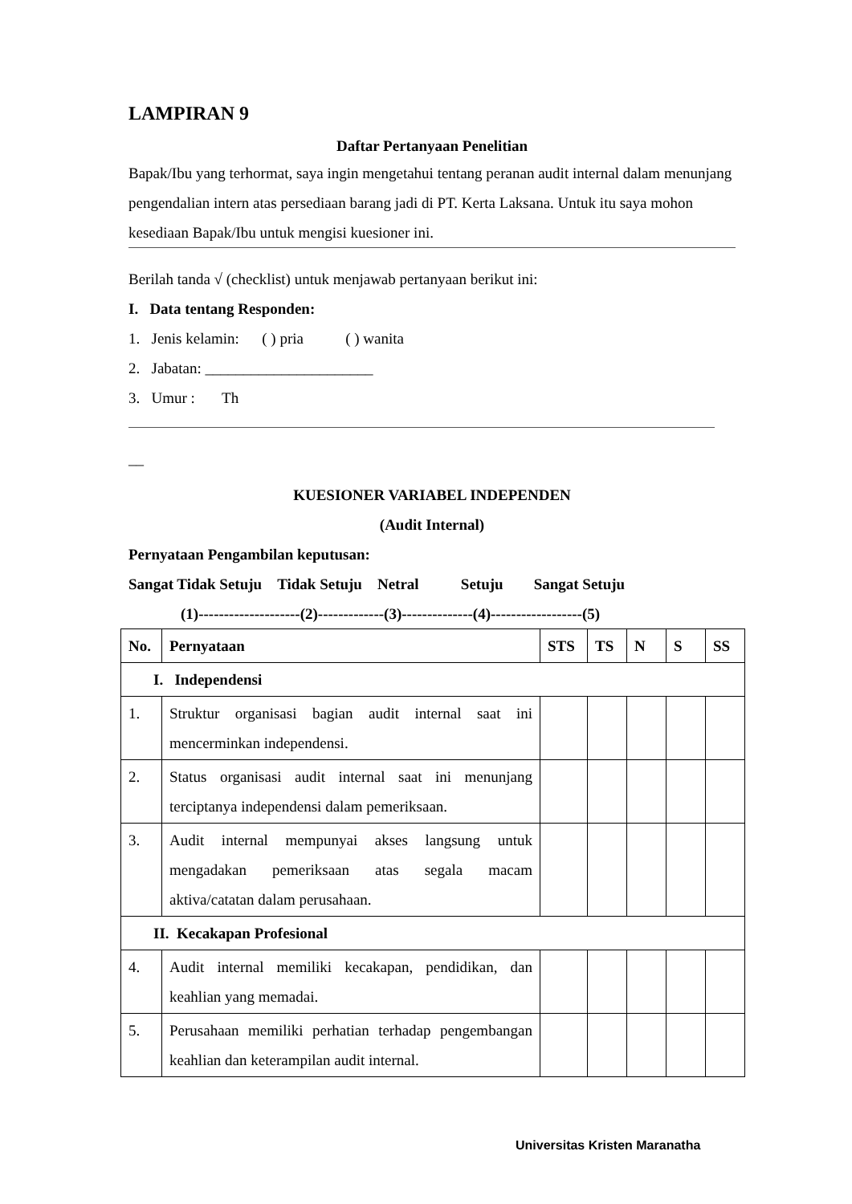LAMPIRAN 9
Daftar Pertanyaan Penelitian
Bapak/Ibu yang terhormat, saya ingin mengetahui tentang peranan audit internal dalam menunjang pengendalian intern atas persediaan barang jadi di PT. Kerta Laksana. Untuk itu saya mohon kesediaan Bapak/Ibu untuk mengisi kuesioner ini.
Berilah tanda √ (checklist) untuk menjawab pertanyaan berikut ini:
I. Data tentang Responden:
1. Jenis kelamin: ( ) pria ( ) wanita
2. Jabatan: ______________________
3. Umur : Th
__
KUESIONER VARIABEL INDEPENDEN
(Audit Internal)
Pernyataan Pengambilan keputusan:
Sangat Tidak Setuju Tidak Setuju Netral Setuju Sangat Setuju
(1)--------------------(2)-------------(3)--------------(4)------------------(5)
| No. | Pernyataan | STS | TS | N | S | SS |
| --- | --- | --- | --- | --- | --- | --- |
| I. Independensi | | | | | | |
| 1. | Struktur organisasi bagian audit internal saat ini mencerminkan independensi. | | | | | |
| 2. | Status organisasi audit internal saat ini menunjang terciptanya independensi dalam pemeriksaan. | | | | | |
| 3. | Audit internal mempunyai akses langsung untuk mengadakan pemeriksaan atas segala macam aktiva/catatan dalam perusahaan. | | | | | |
| II. Kecakapan Profesional | | | | | | |
| 4. | Audit internal memiliki kecakapan, pendidikan, dan keahlian yang memadai. | | | | | |
| 5. | Perusahaan memiliki perhatian terhadap pengembangan keahlian dan keterampilan audit internal. | | | | | |
Universitas Kristen Maranatha